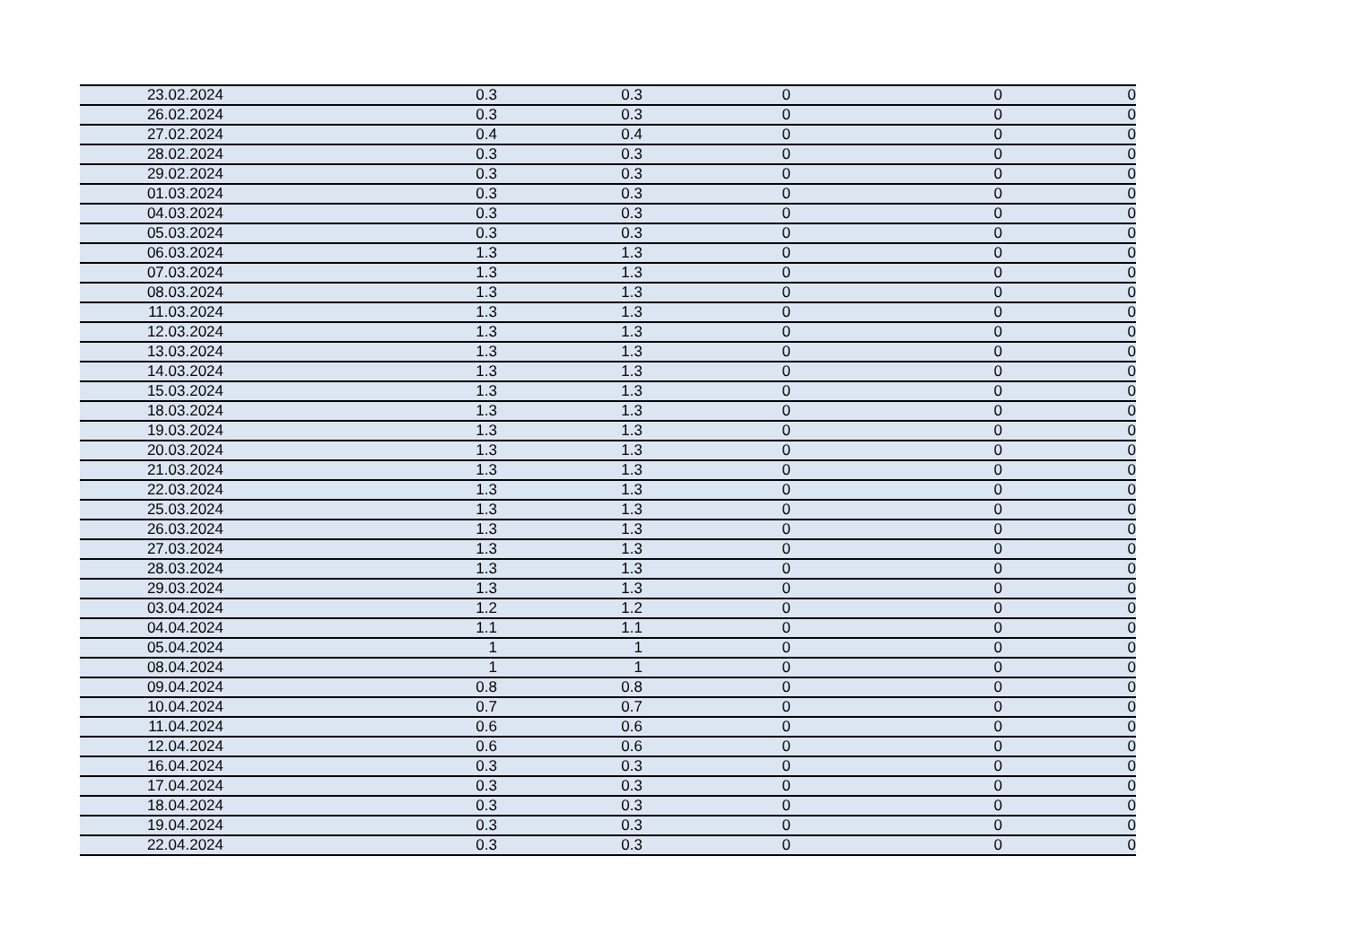| 23.02.2024 | 0.3 | 0.3 | 0 | 0 | 0 |
| 26.02.2024 | 0.3 | 0.3 | 0 | 0 | 0 |
| 27.02.2024 | 0.4 | 0.4 | 0 | 0 | 0 |
| 28.02.2024 | 0.3 | 0.3 | 0 | 0 | 0 |
| 29.02.2024 | 0.3 | 0.3 | 0 | 0 | 0 |
| 01.03.2024 | 0.3 | 0.3 | 0 | 0 | 0 |
| 04.03.2024 | 0.3 | 0.3 | 0 | 0 | 0 |
| 05.03.2024 | 0.3 | 0.3 | 0 | 0 | 0 |
| 06.03.2024 | 1.3 | 1.3 | 0 | 0 | 0 |
| 07.03.2024 | 1.3 | 1.3 | 0 | 0 | 0 |
| 08.03.2024 | 1.3 | 1.3 | 0 | 0 | 0 |
| 11.03.2024 | 1.3 | 1.3 | 0 | 0 | 0 |
| 12.03.2024 | 1.3 | 1.3 | 0 | 0 | 0 |
| 13.03.2024 | 1.3 | 1.3 | 0 | 0 | 0 |
| 14.03.2024 | 1.3 | 1.3 | 0 | 0 | 0 |
| 15.03.2024 | 1.3 | 1.3 | 0 | 0 | 0 |
| 18.03.2024 | 1.3 | 1.3 | 0 | 0 | 0 |
| 19.03.2024 | 1.3 | 1.3 | 0 | 0 | 0 |
| 20.03.2024 | 1.3 | 1.3 | 0 | 0 | 0 |
| 21.03.2024 | 1.3 | 1.3 | 0 | 0 | 0 |
| 22.03.2024 | 1.3 | 1.3 | 0 | 0 | 0 |
| 25.03.2024 | 1.3 | 1.3 | 0 | 0 | 0 |
| 26.03.2024 | 1.3 | 1.3 | 0 | 0 | 0 |
| 27.03.2024 | 1.3 | 1.3 | 0 | 0 | 0 |
| 28.03.2024 | 1.3 | 1.3 | 0 | 0 | 0 |
| 29.03.2024 | 1.3 | 1.3 | 0 | 0 | 0 |
| 03.04.2024 | 1.2 | 1.2 | 0 | 0 | 0 |
| 04.04.2024 | 1.1 | 1.1 | 0 | 0 | 0 |
| 05.04.2024 | 1 | 1 | 0 | 0 | 0 |
| 08.04.2024 | 1 | 1 | 0 | 0 | 0 |
| 09.04.2024 | 0.8 | 0.8 | 0 | 0 | 0 |
| 10.04.2024 | 0.7 | 0.7 | 0 | 0 | 0 |
| 11.04.2024 | 0.6 | 0.6 | 0 | 0 | 0 |
| 12.04.2024 | 0.6 | 0.6 | 0 | 0 | 0 |
| 16.04.2024 | 0.3 | 0.3 | 0 | 0 | 0 |
| 17.04.2024 | 0.3 | 0.3 | 0 | 0 | 0 |
| 18.04.2024 | 0.3 | 0.3 | 0 | 0 | 0 |
| 19.04.2024 | 0.3 | 0.3 | 0 | 0 | 0 |
| 22.04.2024 | 0.3 | 0.3 | 0 | 0 | 0 |